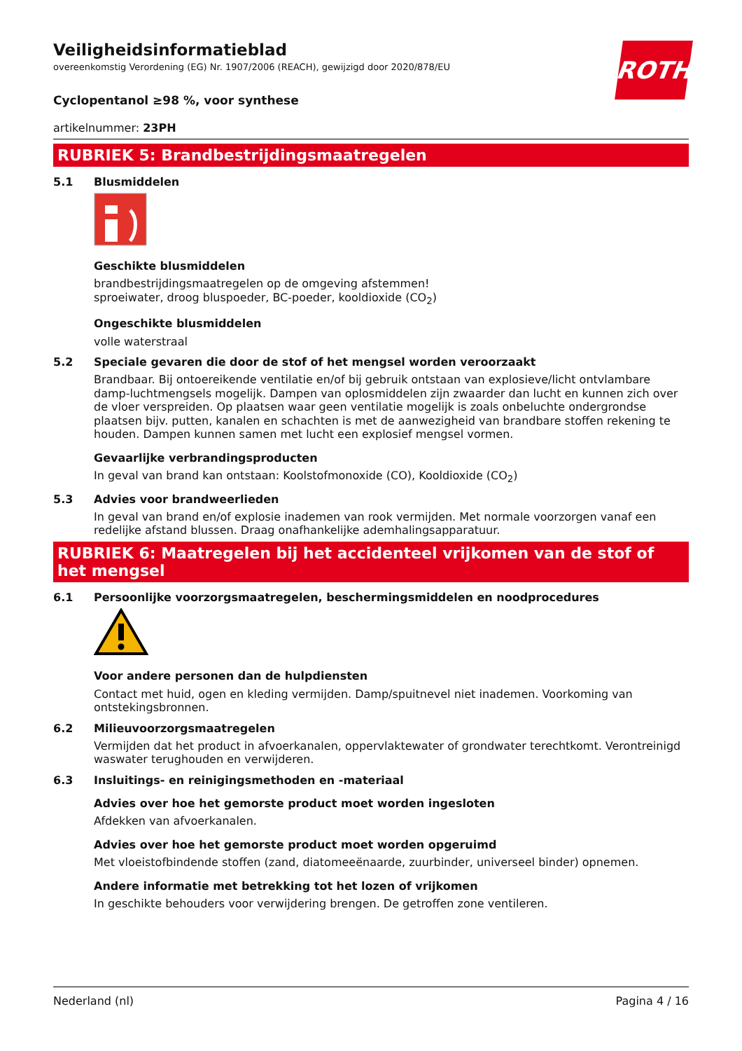ROTH
Veiligheidsinformatieblad
overeenkomstig Verordening (EG) Nr. 1907/2006 (REACH), gewijzigd door 2020/878/EU
Cyclopentanol ≥98 %, voor synthese
artikelnummer: 23PH
RUBRIEK 5: Brandbestrijdingsmaatregelen
5.1 Blusmiddelen
Geschikte blusmiddelen
brandbestrijdingsmaatregelen op de omgeving afstemmen!
sproeiwater, droog bluspoeder, BC-poeder, kooldioxide (CO<sub>2</sub>)
Ongeschikte blusmiddelen
volle waterstraal
5.2 Speciale gevaren die door de stof of het mengsel worden veroorzaakt
Brandbaar. Bij ontoereikende ventilatie en/of bij gebruik ontstaan van explosieve/licht ontvlambare damp-luchtmengsels mogelijk. Dampen van oplosmiddelen zijn zwaarder dan lucht en kunnen zich over de vloer verspreiden. Op plaatsen waar geen ventilatie mogelijk is zoals onbeluchte ondergrondse plaatsen bijv. putten, kanalen en schachten is met de aanwezigheid van brandbare stoffen rekening te houden. Dampen kunnen samen met lucht een explosief mengsel vormen.
Gevaarlijke verbrandingsproducten
In geval van brand kan ontstaan: Koolstofmonoxide (CO), Kooldioxide (CO<sub>2</sub>)
5.3 Advies voor brandweerlieden
In geval van brand en/of explosie inademen van rook vermijden. Met normale voorzorgen vanaf een redelijke afstand blussen. Draag onafhankelijke ademhalingsapparatuur.
RUBRIEK 6: Maatregelen bij het accidenteel vrijkomen van de stof of het mengsel
6.1 Persoonlijke voorzorgsmaatregelen, beschermingsmiddelen en noodprocedures
Voor andere personen dan de hulpdiensten
Contact met huid, ogen en kleding vermijden. Damp/spuitnevel niet inademen. Voorkoming van ontstekingsbronnen.
6.2 Milieuvoorzorgsmaatregelen
Vermijden dat het product in afvoerkanalen, oppervlaktewater of grondwater terechtkomt. Verontreinigd waswater terughouden en verwijderen.
6.3 Insluitings- en reinigingsmethoden en -materiaal
Advies over hoe het gemorste product moet worden ingesloten
Afdekken van afvoerkanalen.
Advies over hoe het gemorste product moet worden opgeruimd
Met vloeistofbindende stoffen (zand, diatomeeënaarde, zuurbinder, universeel binder) opnemen.
Andere informatie met betrekking tot het lozen of vrijkomen
In geschikte behouders voor verwijdering brengen. De getroffen zone ventileren.
Nederland (nl) Pagina 4 / 16